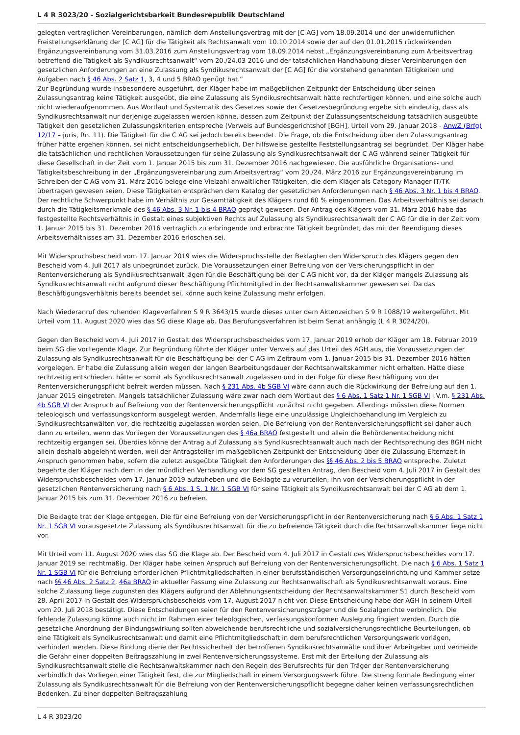L 4 R 3023/20 - Sozialgerichtsbarkeit Bundesrepublik Deutschland
gelegten vertraglichen Vereinbarungen, nämlich dem Anstellungsvertrag mit der [C AG] vom 18.09.2014 und der unwiderruflichen Freistellungserklärung der [C AG] für die Tätigkeit als Rechtsanwalt vom 10.10.2014 sowie der auf den 01.01.2015 rückwirkenden Ergänzungsvereinbarung vom 31.03.2016 zum Anstellungsvertrag vom 18.09.2014 nebst „Ergänzungsvereinbarung zum Arbeitsvertrag betreffend die Tätigkeit als Syndikusrechtsanwalt“ vom 20./24.03 2016 und der tatsächlichen Handhabung dieser Vereinbarungen den gesetzlichen Anforderungen an eine Zulassung als Syndikusrechtsanwalt der [C AG] für die vorstehend genannten Tätigkeiten und Aufgaben nach § 46 Abs. 2 Satz 1, 3, 4 und 5 BRAO genügt hat.“
Zur Begründung wurde insbesondere ausgeführt, der Kläger habe im maßgeblichen Zeitpunkt der Entscheidung über seinen Zulassungsantrag keine Tätigkeit ausgeübt, die eine Zulassung als Syndikusrechtsanwalt hätte rechtfertigen können, und eine solche auch nicht wiederaufgenommen. Aus Wortlaut und Systematik des Gesetzes sowie der Gesetzesbegründung ergebe sich eindeutig, dass als Syndikusrechtsanwalt nur derjenige zugelassen werden könne, dessen zum Zeitpunkt der Zulassungsentscheidung tatsächlich ausgeübte Tätigkeit den gesetzlichen Zulassungskriterien entspreche (Verweis auf Bundesgerichtshof [BGH], Urteil vom 29. Januar 2018 - AnwZ (Brfg) 12/17 – juris, Rn. 11). Die Tätigkeit für die C AG sei jedoch bereits beendet. Die Frage, ob die Entscheidung über den Zulassungsantrag früher hätte ergehen können, sei nicht entscheidungserheblich. Der hilfsweise gestellte Feststellungsantrag sei begründet. Der Kläger habe die tatsächlichen und rechtlichen Voraussetzungen für seine Zulassung als Syndikusrechtsanwalt der C AG während seiner Tätigkeit für diese Gesellschaft in der Zeit vom 1. Januar 2015 bis zum 31. Dezember 2016 nachgewiesen. Die ausführliche Organisations- und Tätigkeitsbeschreibung in der „Ergänzungsvereinbarung zum Arbeitsvertrag“ vom 20./24. März 2016 zur Ergänzungsvereinbarung im Schreiben der C AG vom 31. März 2016 belege eine Vielzahl anwaltlicher Tätigkeiten, die dem Kläger als Category Manager IT/TK übertragen gewesen seien. Diese Tätigkeiten entsprächen dem Katalog der gesetzlichen Anforderungen nach § 46 Abs. 3 Nr. 1 bis 4 BRAO. Der rechtliche Schwerpunkt habe im Verhältnis zur Gesamttätigkeit des Klägers rund 60 % eingenommen. Das Arbeitsverhältnis sei danach durch die Tätigkeitsmerkmale des § 46 Abs. 3 Nr. 1 bis 4 BRAO geprägt gewesen. Der Antrag des Klägers vom 31. März 2016 habe das festgestellte Rechtsverhältnis in Gestalt eines subjektiven Rechts auf Zulassung als Syndikusrechtsanwalt der C AG für die in der Zeit vom 1. Januar 2015 bis 31. Dezember 2016 vertraglich zu erbringende und erbrachte Tätigkeit begründet, das mit der Beendigung dieses Arbeitsverhältnisses am 31. Dezember 2016 erloschen sei.
Mit Widerspruchsbescheid vom 17. Januar 2019 wies die Widerspruchsstelle der Beklagten den Widerspruch des Klägers gegen den Bescheid vom 4. Juli 2017 als unbegründet zurück. Die Voraussetzungen einer Befreiung von der Versicherungspflicht in der Rentenversicherung als Syndikusrechtsanwalt lägen für die Beschäftigung bei der C AG nicht vor, da der Kläger mangels Zulassung als Syndikusrechtsanwalt nicht aufgrund dieser Beschäftigung Pflichtmitglied in der Rechtsanwaltskammer gewesen sei. Da das Beschäftigungsverhältnis bereits beendet sei, könne auch keine Zulassung mehr erfolgen.
Nach Wiederanruf des ruhenden Klageverfahren S 9 R 3643/15 wurde dieses unter dem Aktenzeichen S 9 R 1088/19 weitergeführt. Mit Urteil vom 11. August 2020 wies das SG diese Klage ab. Das Berufungsverfahren ist beim Senat anhängig (L 4 R 3024/20).
Gegen den Bescheid vom 4. Juli 2017 in Gestalt des Widerspruchsbescheides vom 17. Januar 2019 erhob der Kläger am 18. Februar 2019 beim SG die vorliegende Klage. Zur Begründung führte der Kläger unter Verweis auf das Urteil des AGH aus, die Voraussetzungen der Zulassung als Syndikusrechtsanwalt für die Beschäftigung bei der C AG im Zeitraum vom 1. Januar 2015 bis 31. Dezember 2016 hätten vorgelegen. Er habe die Zulassung allein wegen der langen Bearbeitungsdauer der Rechtsanwaltskammer nicht erhalten. Hätte diese rechtzeitig entschieden, hätte er somit als Syndikusrechtsanwalt zugelassen und in der Folge für diese Beschäftigung von der Rentenversicherungspflicht befreit werden müssen. Nach § 231 Abs. 4b SGB VI wäre dann auch die Rückwirkung der Befreiung auf den 1. Januar 2015 eingetreten. Mangels tatsächlicher Zulassung wäre zwar nach dem Wortlaut des § 6 Abs. 1 Satz 1 Nr. 1 SGB VI i.V.m. § 231 Abs. 4b SGB VI der Anspruch auf Befreiung von der Rentenversicherungspflicht zunächst nicht gegeben. Allerdings müssten diese Normen teleologisch und verfassungskonform ausgelegt werden. Andernfalls liege eine unzulässige Ungleichbehandlung im Vergleich zu Syndikusrechtsanwälten vor, die rechtzeitig zugelassen worden seien. Die Befreiung von der Rentenversicherungspflicht sei daher auch dann zu erteilen, wenn das Vorliegen der Voraussetzungen des § 46a BRAO festgestellt und allein die Behördenentscheidung nicht rechtzeitig ergangen sei. Überdies könne der Antrag auf Zulassung als Syndikusrechtsanwalt auch nach der Rechtsprechung des BGH nicht allein deshalb abgelehnt werden, weil der Antragsteller im maßgeblichen Zeitpunkt der Entscheidung über die Zulassung Elternzeit in Anspruch genommen habe, sofern die zuletzt ausgeübte Tätigkeit den Anforderungen des §§ 46 Abs. 2 bis 5 BRAO entspreche. Zuletzt begehrte der Kläger nach dem in der mündlichen Verhandlung vor dem SG gestellten Antrag, den Bescheid vom 4. Juli 2017 in Gestalt des Widerspruchsbescheides vom 17. Januar 2019 aufzuheben und die Beklagte zu verurteilen, ihn von der Versicherungspflicht in der gesetzlichen Rentenversicherung nach § 6 Abs. 1 S. 1 Nr. 1 SGB VI für seine Tätigkeit als Syndikusrechtsanwalt bei der C AG ab dem 1. Januar 2015 bis zum 31. Dezember 2016 zu befreien.
Die Beklagte trat der Klage entgegen. Die für eine Befreiung von der Versicherungspflicht in der Rentenversicherung nach § 6 Abs. 1 Satz 1 Nr. 1 SGB VI vorausgesetzte Zulassung als Syndikusrechtsanwalt für die zu befreiende Tätigkeit durch die Rechtsanwaltskammer liege nicht vor.
Mit Urteil vom 11. August 2020 wies das SG die Klage ab. Der Bescheid vom 4. Juli 2017 in Gestalt des Widerspruchsbescheides vom 17. Januar 2019 sei rechtmäßig. Der Kläger habe keinen Anspruch auf Befreiung von der Rentenversicherungspflicht. Die nach § 6 Abs. 1 Satz 1 Nr. 1 SGB VI für die Befreiung erforderlichen Pflichtmitgliedschaften in einer berufsständischen Versorgungseinrichtung und Kammer setze nach §§ 46 Abs. 2 Satz 2, 46a BRAO in aktueller Fassung eine Zulassung zur Rechtsanwaltschaft als Syndikusrechtsanwalt voraus. Eine solche Zulassung liege zugunsten des Klägers aufgrund der Ablehnungsentscheidung der Rechtsanwaltskammer S1 durch Bescheid vom 28. April 2017 in Gestalt des Widerspruchsbescheids vom 17. August 2017 nicht vor. Diese Entscheidung habe der AGH in seinem Urteil vom 20. Juli 2018 bestätigt. Diese Entscheidungen seien für den Rentenversicherungsträger und die Sozialgerichte verbindlich. Die fehlende Zulassung könne auch nicht im Rahmen einer teleologischen, verfassungskonformen Auslegung fingiert werden. Durch die gesetzliche Anordnung der Bindungswirkung sollten abweichende berufsrechtliche und sozialversicherungsrechtliche Beurteilungen, ob eine Tätigkeit als Syndikusrechtsanwalt und damit eine Pflichtmitgliedschaft in dem berufsrechtlichen Versorgungswerk vorlägen, verhindert werden. Diese Bindung diene der Rechtssicherheit der betroffenen Syndikusrechtsanwälte und ihrer Arbeitgeber und vermeide die Gefahr einer doppelten Beitragszahlung in zwei Rentenversicherungssysteme. Erst mit der Erteilung der Zulassung als Syndikusrechtsanwalt stelle die Rechtsanwaltskammer nach den Regeln des Berufsrechts für den Träger der Rentenversicherung verbindlich das Vorliegen einer Tätigkeit fest, die zur Mitgliedschaft in einem Versorgungswerk führe. Die streng formale Bedingung einer Zulassung als Syndikusrechtsanwalt für die Befreiung von der Rentenversicherungspflicht begegne daher keinen verfassungsrechtlichen Bedenken. Zu einer doppelten Beitragszahlung
L 4 R 3023/20